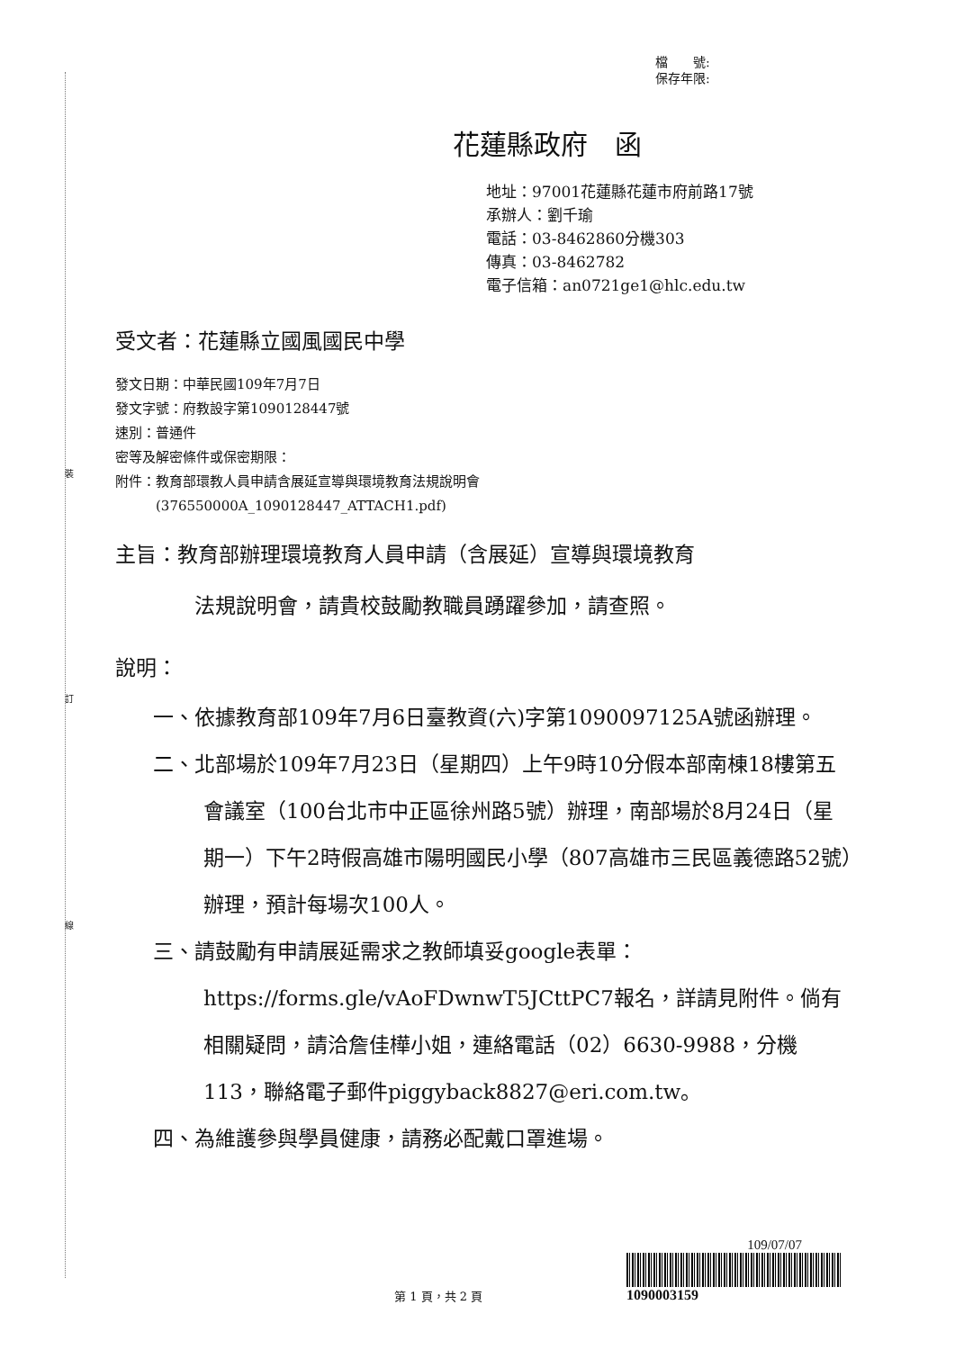裝
訂
線
檔　　號:
保存年限:
花蓮縣政府　函
地址：97001花蓮縣花蓮市府前路17號
承辦人：劉千瑜
電話：03-8462860分機303
傳真：03-8462782
電子信箱：an0721ge1@hlc.edu.tw
受文者：花蓮縣立國風國民中學
發文日期：中華民國109年7月7日
發文字號：府教設字第1090128447號
速別：普通件
密等及解密條件或保密期限：
附件：教育部環教人員申請含展延宣導與環境教育法規說明會
　　　(376550000A_1090128447_ATTACH1.pdf)
主旨：教育部辦理環境教育人員申請（含展延）宣導與環境教育
法規說明會，請貴校鼓勵教職員踴躍參加，請查照。
說明：
一、依據教育部109年7月6日臺教資(六)字第1090097125A號函辦理。
二、北部場於109年7月23日（星期四）上午9時10分假本部南棟18樓第五會議室（100台北市中正區徐州路5號）辦理，南部場於8月24日（星期一）下午2時假高雄市陽明國民小學（807高雄市三民區義德路52號）辦理，預計每場次100人。
三、請鼓勵有申請展延需求之教師填妥google表單：https://forms.gle/vAoFDwnwT5JCttPC7報名，詳請見附件。倘有相關疑問，請洽詹佳樺小姐，連絡電話（02）6630-9988，分機113，聯絡電子郵件piggyback8827@eri.com.tw。
四、為維護參與學員健康，請務必配戴口罩進場。
109/07/07
1090003159
第 1 頁，共 2 頁